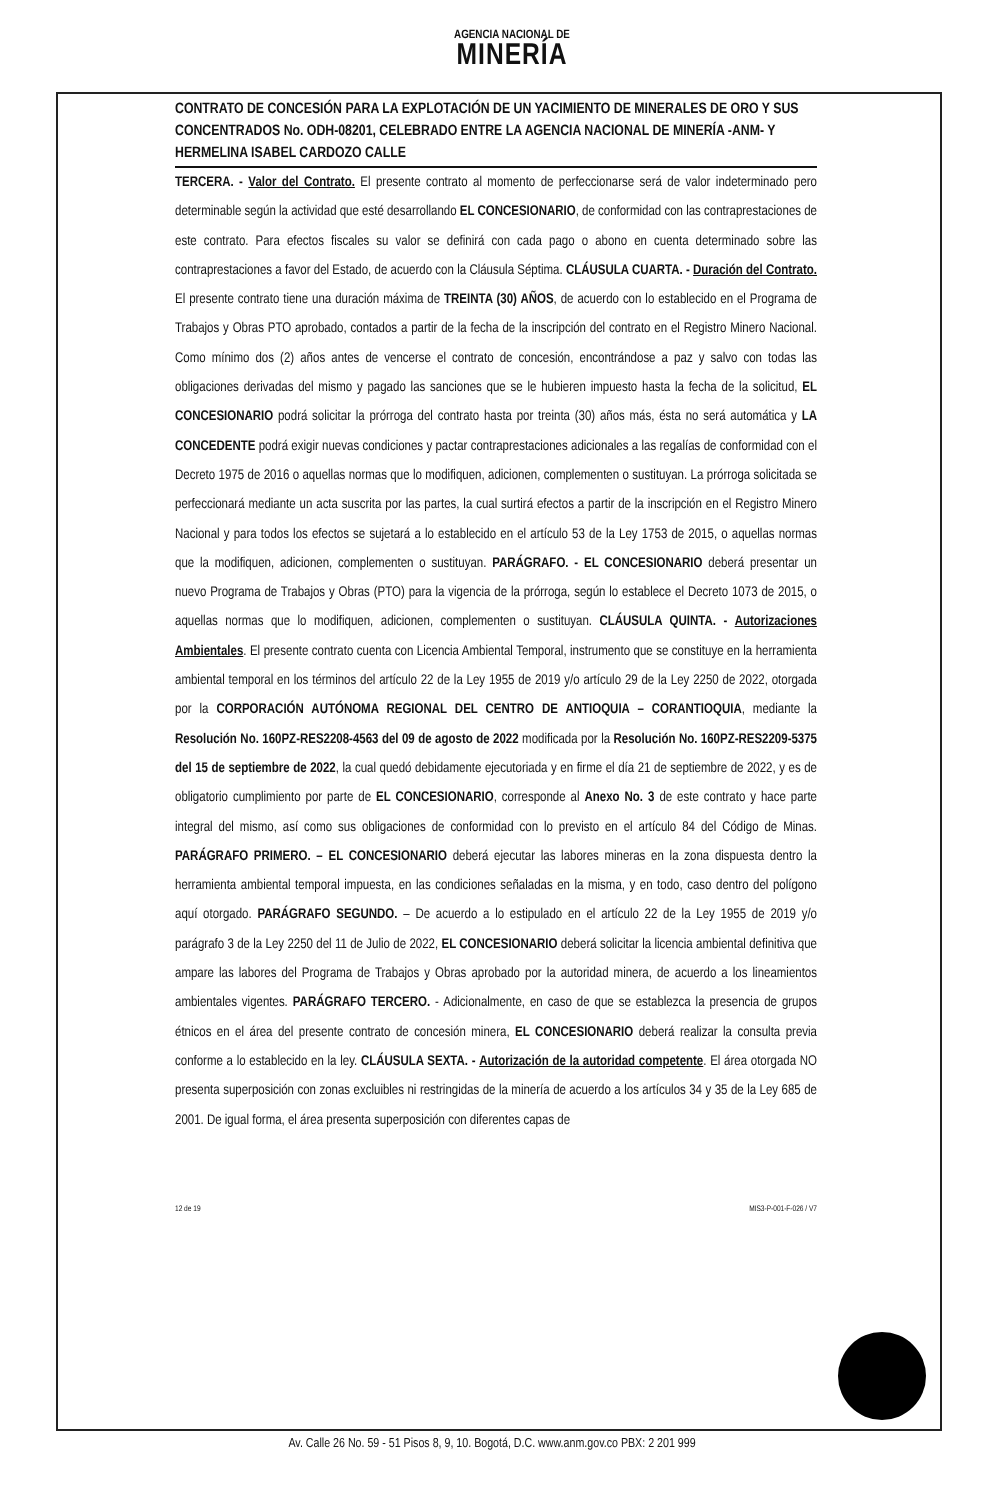AGENCIA NACIONAL DE
MINERÍA
CONTRATO DE CONCESIÓN PARA LA EXPLOTACIÓN DE UN YACIMIENTO DE MINERALES DE ORO Y SUS CONCENTRADOS No. ODH-08201, CELEBRADO ENTRE LA AGENCIA NACIONAL DE MINERÍA -ANM- Y HERMELINA ISABEL CARDOZO CALLE
TERCERA. - Valor del Contrato. El presente contrato al momento de perfeccionarse será de valor indeterminado pero determinable según la actividad que esté desarrollando EL CONCESIONARIO, de conformidad con las contraprestaciones de este contrato. Para efectos fiscales su valor se definirá con cada pago o abono en cuenta determinado sobre las contraprestaciones a favor del Estado, de acuerdo con la Cláusula Séptima. CLÁUSULA CUARTA. - Duración del Contrato. El presente contrato tiene una duración máxima de TREINTA (30) AÑOS, de acuerdo con lo establecido en el Programa de Trabajos y Obras PTO aprobado, contados a partir de la fecha de la inscripción del contrato en el Registro Minero Nacional. Como mínimo dos (2) años antes de vencerse el contrato de concesión, encontrándose a paz y salvo con todas las obligaciones derivadas del mismo y pagado las sanciones que se le hubieren impuesto hasta la fecha de la solicitud, EL CONCESIONARIO podrá solicitar la prórroga del contrato hasta por treinta (30) años más, ésta no será automática y LA CONCEDENTE podrá exigir nuevas condiciones y pactar contraprestaciones adicionales a las regalías de conformidad con el Decreto 1975 de 2016 o aquellas normas que lo modifiquen, adicionen, complementen o sustituyan. La prórroga solicitada se perfeccionará mediante un acta suscrita por las partes, la cual surtirá efectos a partir de la inscripción en el Registro Minero Nacional y para todos los efectos se sujetará a lo establecido en el artículo 53 de la Ley 1753 de 2015, o aquellas normas que la modifiquen, adicionen, complementen o sustituyan. PARÁGRAFO. - EL CONCESIONARIO deberá presentar un nuevo Programa de Trabajos y Obras (PTO) para la vigencia de la prórroga, según lo establece el Decreto 1073 de 2015, o aquellas normas que lo modifiquen, adicionen, complementen o sustituyan. CLÁUSULA QUINTA. - Autorizaciones Ambientales. El presente contrato cuenta con Licencia Ambiental Temporal, instrumento que se constituye en la herramienta ambiental temporal en los términos del artículo 22 de la Ley 1955 de 2019 y/o artículo 29 de la Ley 2250 de 2022, otorgada por la CORPORACIÓN AUTÓNOMA REGIONAL DEL CENTRO DE ANTIOQUIA – CORANTIOQUIA, mediante la Resolución No. 160PZ-RES2208-4563 del 09 de agosto de 2022 modificada por la Resolución No. 160PZ-RES2209-5375 del 15 de septiembre de 2022, la cual quedó debidamente ejecutoriada y en firme el día 21 de septiembre de 2022, y es de obligatorio cumplimiento por parte de EL CONCESIONARIO, corresponde al Anexo No. 3 de este contrato y hace parte integral del mismo, así como sus obligaciones de conformidad con lo previsto en el artículo 84 del Código de Minas. PARÁGRAFO PRIMERO. – EL CONCESIONARIO deberá ejecutar las labores mineras en la zona dispuesta dentro la herramienta ambiental temporal impuesta, en las condiciones señaladas en la misma, y en todo, caso dentro del polígono aquí otorgado. PARÁGRAFO SEGUNDO. – De acuerdo a lo estipulado en el artículo 22 de la Ley 1955 de 2019 y/o parágrafo 3 de la Ley 2250 del 11 de Julio de 2022, EL CONCESIONARIO deberá solicitar la licencia ambiental definitiva que ampare las labores del Programa de Trabajos y Obras aprobado por la autoridad minera, de acuerdo a los lineamientos ambientales vigentes. PARÁGRAFO TERCERO. - Adicionalmente, en caso de que se establezca la presencia de grupos étnicos en el área del presente contrato de concesión minera, EL CONCESIONARIO deberá realizar la consulta previa conforme a lo establecido en la ley. CLÁUSULA SEXTA. - Autorización de la autoridad competente. El área otorgada NO presenta superposición con zonas excluibles ni restringidas de la minería de acuerdo a los artículos 34 y 35 de la Ley 685 de 2001. De igual forma, el área presenta superposición con diferentes capas de
12 de 19 MIS3-P-001-F-026 / V7
Av. Calle 26 No. 59 - 51 Pisos 8, 9, 10. Bogotá, D.C. www.anm.gov.co PBX: 2 201 999